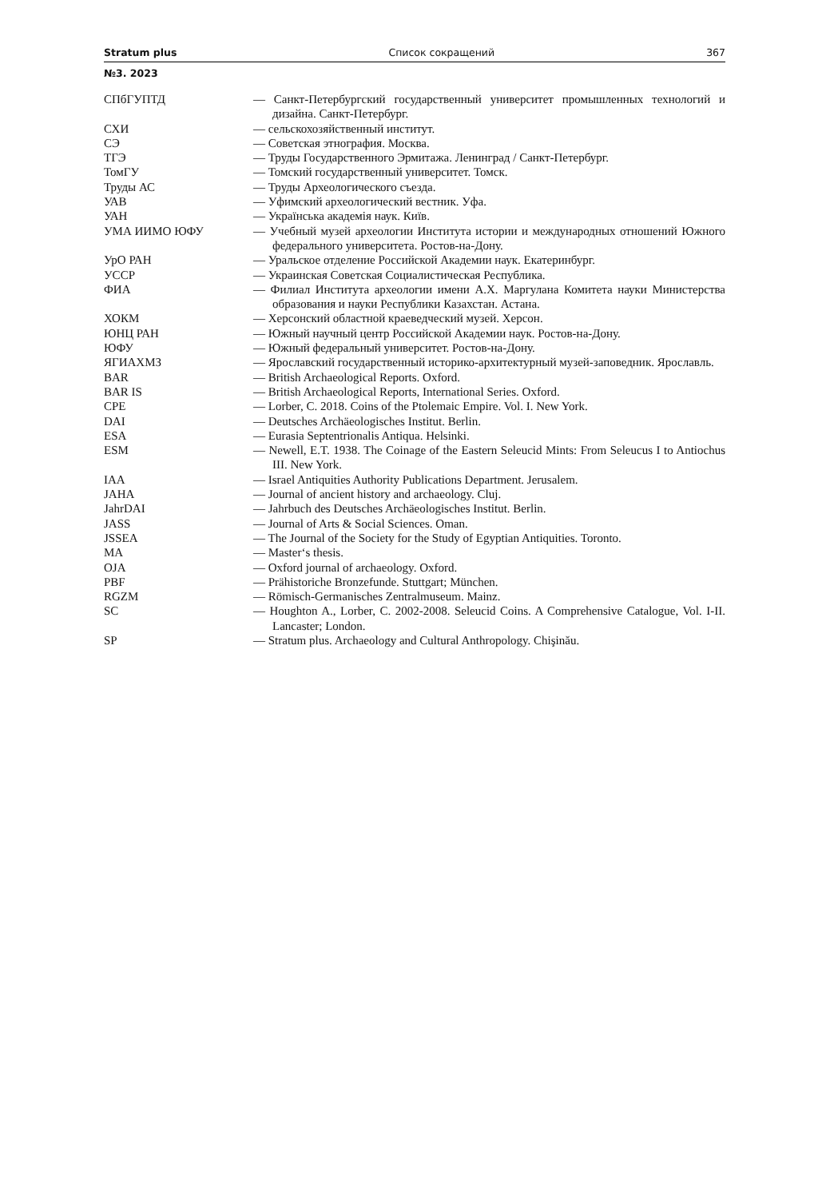Stratum plus Список сокращений 367
№3. 2023
СПбГУПТД — Санкт-Петербургский государственный университет промышленных технологий и дизайна. Санкт-Петербург.
СХИ — сельскохозяйственный институт.
СЭ — Советская этнография. Москва.
ТГЭ — Труды Государственного Эрмитажа. Ленинград / Санкт-Петербург.
ТомГУ — Томский государственный университет. Томск.
Труды АС — Труды Археологического съезда.
УАВ — Уфимский археологический вестник. Уфа.
УАН — Українська академія наук. Київ.
УМА ИИМО ЮФУ — Учебный музей археологии Института истории и международных отношений Южного федерального университета. Ростов-на-Дону.
УрО РАН — Уральское отделение Российской Академии наук. Екатеринбург.
УССР — Украинская Советская Социалистическая Республика.
ФИА — Филиал Института археологии имени А.Х. Маргулана Комитета науки Министерства образования и науки Республики Казахстан. Астана.
ХОКМ — Херсонский областной краеведческий музей. Херсон.
ЮНЦ РАН — Южный научный центр Российской Академии наук. Ростов-на-Дону.
ЮФУ — Южный федеральный университет. Ростов-на-Дону.
ЯГИАХМЗ — Ярославский государственный историко-архитектурный музей-заповедник. Ярославль.
BAR — British Archaeological Reports. Oxford.
BAR IS — British Archaeological Reports, International Series. Oxford.
CPE — Lorber, C. 2018. Coins of the Ptolemaic Empire. Vol. I. New York.
DAI — Deutsches Archäeologisches Institut. Berlin.
ESA — Eurasia Septentrionalis Antiqua. Helsinki.
ESM — Newell, E.T. 1938. The Coinage of the Eastern Seleucid Mints: From Seleucus I to Antiochus III. New York.
IAA — Israel Antiquities Authority Publications Department. Jerusalem.
JAHA — Journal of ancient history and archaeology. Cluj.
JahrDAI — Jahrbuch des Deutsches Archäeologisches Institut. Berlin.
JASS — Journal of Arts & Social Sciences. Oman.
JSSEA — The Journal of the Society for the Study of Egyptian Antiquities. Toronto.
MA — Master‘s thesis.
OJA — Oxford journal of archaeology. Oxford.
PBF — Prähistoriche Bronzefunde. Stuttgart; München.
RGZM — Römisch-Germanisches Zentralmuseum. Mainz.
SC — Houghton A., Lorber, C. 2002-2008. Seleucid Coins. A Comprehensive Catalogue, Vol. I-II. Lancaster; London.
SP — Stratum plus. Archaeology and Cultural Anthropology. Chişinău.